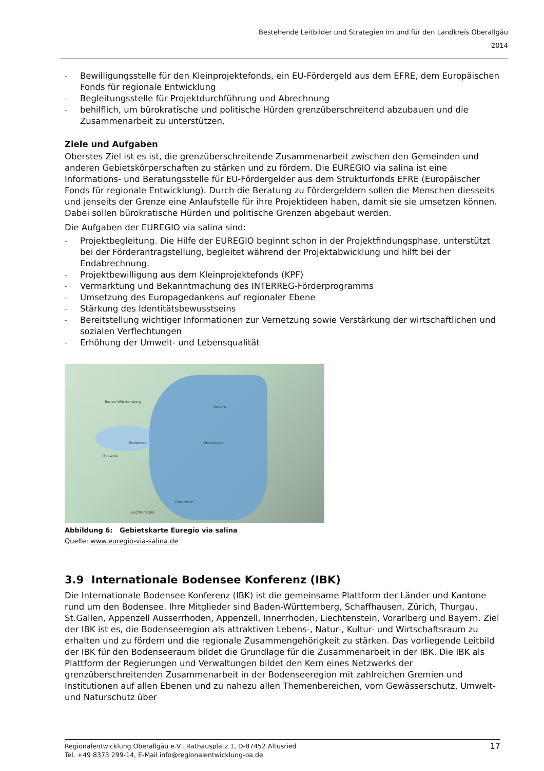Bestehende Leitbilder und Strategien im und für den Landkreis Oberallgäu
2014
- Bewilligungsstelle für den Kleinprojektefonds, ein EU-Fördergeld aus dem EFRE, dem Europäischen Fonds für regionale Entwicklung
- Begleitungsstelle für Projektdurchführung und Abrechnung
- behilflich, um bürokratische und politische Hürden grenzüberschreitend abzubauen und die Zusammenarbeit zu unterstützen.
Ziele und Aufgaben
Oberstes Ziel ist es ist, die grenzüberschreitende Zusammenarbeit zwischen den Gemeinden und anderen Gebietskörperschaften zu stärken und zu fördern. Die EUREGIO via salina ist eine Informations- und Beratungsstelle für EU-Fördergelder aus dem Strukturfonds EFRE (Europäischer Fonds für regionale Entwicklung). Durch die Beratung zu Fördergeldern sollen die Menschen diesseits und jenseits der Grenze eine Anlaufstelle für ihre Projektideen haben, damit sie sie umsetzen können. Dabei sollen bürokratische Hürden und politische Grenzen abgebaut werden.
Die Aufgaben der EUREGIO via salina sind:
- Projektbegleitung. Die Hilfe der EUREGIO beginnt schon in der Projektfindungsphase, unterstützt bei der Förderantragstellung, begleitet während der Projektabwicklung und hilft bei der Endabrechnung.
- Projektbewilligung aus dem Kleinprojektefonds (KPF)
- Vermarktung und Bekanntmachung des INTERREG-Förderprogramms
- Umsetzung des Europagedankens auf regionaler Ebene
- Stärkung des Identitätsbewusstseins
- Bereitstellung wichtiger Informationen zur Vernetzung sowie Verstärkung der wirtschaftlichen und sozialen Verflechtungen
- Erhöhung der Umwelt- und Lebensqualität
Baden-Württemberg
Bayern
Schweiz
Bodensee Oberallgäu
Österreich
Liechtenstein
Abbildung 6: Gebietskarte Euregio via salina
Quelle: www.euregio-via-salina.de
3.9 Internationale Bodensee Konferenz (IBK)
Die Internationale Bodensee Konferenz (IBK) ist die gemeinsame Plattform der Länder und Kantone rund um den Bodensee. Ihre Mitglieder sind Baden-Württemberg, Schaffhausen, Zürich, Thurgau, St.Gallen, Appenzell Ausserrhoden, Appenzell, Innerrhoden, Liechtenstein, Vorarlberg und Bayern. Ziel der IBK ist es, die Bodenseeregion als attraktiven Lebens-, Natur-, Kultur- und Wirtschaftsraum zu erhalten und zu fördern und die regionale Zusammengehörigkeit zu stärken. Das vorliegende Leitbild der IBK für den Bodenseeraum bildet die Grundlage für die Zusammenarbeit in der IBK. Die IBK als Plattform der Regierungen und Verwaltungen bildet den Kern eines Netzwerks der grenzüberschreitenden Zusammenarbeit in der Bodenseeregion mit zahlreichen Gremien und Institutionen auf allen Ebenen und zu nahezu allen Themenbereichen, vom Gewässerschutz, Umwelt- und Naturschutz über
Regionalentwicklung Oberallgäu e.V., Rathausplatz 1, D-87452 Altusried
Tel. +49 8373 299-14, E-Mail info@regionalentwicklung-oa.de
17